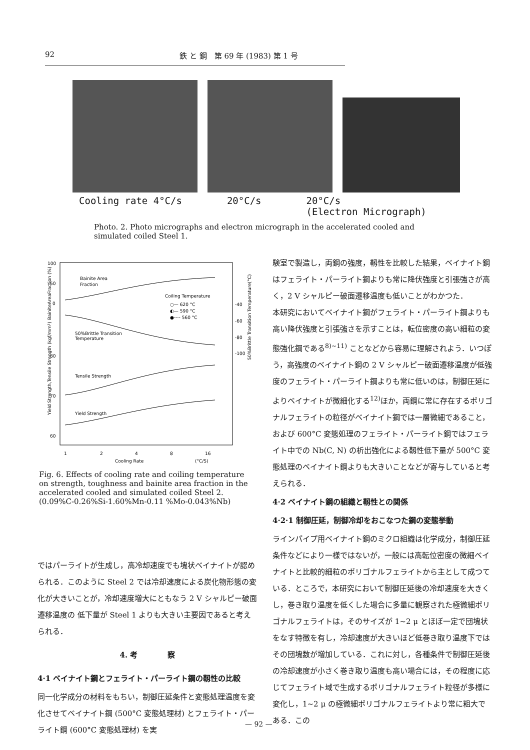92 鉄 と 鋼　第 69 年 (1983) 第 1 号
Cooling rate 4°C/s 20°C/s 20°C/s
(Electron Micrograph)
Photo. 2. Photo micrographs and electron micrograph in the accelerated cooled and simulated coiled Steel 1.
100
50
0
80
70
60
-40
-60
-80
-100
Bainite Area
Fraction
Coiling Temperature
○— 620 °C
◐— 590 °C
●---- 560 °C
50%Brittle Transition
Temperature
Tensile Strength
Yield Strength
1
2
4
8
16
Cooling Rate
(°C/S)
Yield Strength,Tensile Strength (kgf/mm²)
BainiteAreaFraction (%)
50%Brittle Transition Temperature(°C)
Fig. 6. Effects of cooling rate and coiling temperature on strength, toughness and bainite area fraction in the accelerated cooled and simulated coiled Steel 2. (0.09%C-0.26%Si-1.60%Mn-0.11 %Mo-0.043%Nb)
ではパーライトが生成し，高冷却速度でも塊状ベイナイトが認められる．このように Steel 2 では冷却速度による炭化物形態の変化が大きいことが，冷却速度増大にともなう 2 V シャルピー破面遷移温度の 低下量が Steel 1 よりも大きい主要因であると考えられる．
4. 考　　　　察
4·1 ベイナイト鋼とフェライト・パーライト鋼の靱性の比較
同一化学成分の材料をもちい，制御圧延条件と変態処理温度を変化させてベイナイト鋼 (500°C 変態処理材) とフェライト・パーライト鋼 (600°C 変態処理材) を実
験室で製造し，両鋼の強度，靱性を比較した結果，ベイナイト鋼はフェライト・パーライト鋼よりも常に降伏強度と引張強さが高く，2 V シャルピー破面遷移温度も低いことがわかつた．
本研究においてベイナイト鋼がフェライト・パーライト鋼よりも高い降伏強度と引張強さを示すことは，転位密度の高い細粒の変態強化鋼である<sup>8)~11)</sup> ことなどから容易に理解されよう．いつぽう，高強度のベイナイト鋼の 2 V シャルピー破面遷移温度が低強度のフェライト・パーライト鋼よりも常に低いのは，制御圧延によりベイナイトが微細化する<sup>12)</sup>ほか，両鋼に常に存在するポリゴナルフェライトの粒径がベイナイト鋼では一層微細であること，および 600°C 変態処理のフェライト・パーライト鋼ではフェライト中での Nb(C, N) の析出強化による靱性低下量が 500°C 変態処理のベイナイト鋼よりも大きいことなどが寄与していると考えられる．
4·2 ベイナイト鋼の組織と靱性との関係
4·2·1 制御圧延，制御冷却をおこなつた鋼の変態挙動
ラインパイプ用ベイナイト鋼のミクロ組織は化学成分，制御圧延条件などにより一様ではないが，一般には高転位密度の微細ベイナイトと比較的細粒のポリゴナルフェライトから主として成つている．ところで，本研究において制御圧延後の冷却速度を大きくし，巻き取り温度を低くした場合に多量に観察された極微細ポリゴナルフェライトは，そのサイズが 1~2 μ とほぼ一定で団塊状をなす特徴を有し，冷却速度が大きいほど低巻き取り温度下ではその団塊数が増加している．これに対し，各種条件で制御圧延後の冷却速度が小さく巻き取り温度も高い場合には，その程度に応じてフェライト域で生成するポリゴナルフェライト粒径が多様に変化し，1~2 μ の極微細ポリゴナルフェライトより常に粗大である．この
— 92 —